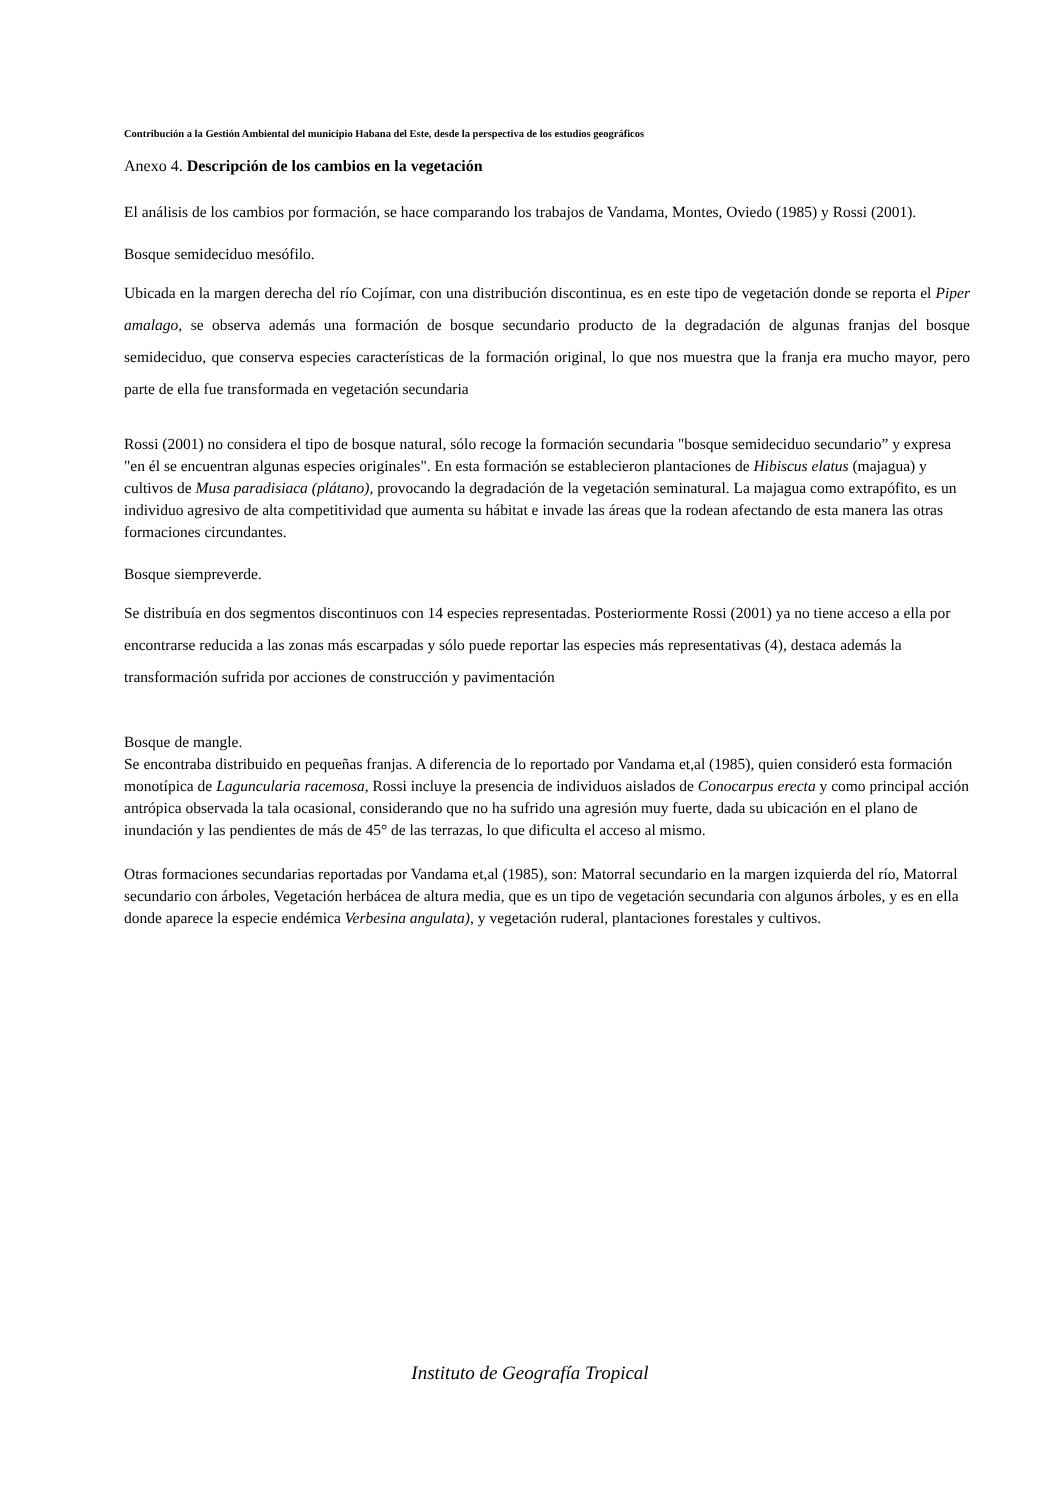Contribución a la Gestión Ambiental del municipio Habana del Este, desde la perspectiva de los estudios geográficos
Anexo 4. Descripción de los cambios en la vegetación
El análisis de los cambios por formación, se hace comparando los trabajos de Vandama, Montes, Oviedo (1985) y Rossi (2001).
Bosque semideciduo mesófilo.
Ubicada en la margen derecha del río Cojímar, con una distribución discontinua, es en este tipo de vegetación donde se reporta el Piper amalago, se observa además una formación de bosque secundario producto de la degradación de algunas franjas del bosque semideciduo, que conserva especies características de la formación original, lo que nos muestra que la franja era mucho mayor, pero parte de ella fue transformada en vegetación secundaria
Rossi (2001) no considera el tipo de bosque natural, sólo recoge la formación secundaria "bosque semideciduo secundario” y expresa "en él se encuentran algunas especies originales". En esta formación se establecieron plantaciones de Hibiscus elatus (majagua) y cultivos de Musa paradisiaca (plátano), provocando la degradación de la vegetación seminatural. La majagua como extrapófito, es un individuo agresivo de alta competitividad que aumenta su hábitat e invade las áreas que la rodean afectando de esta manera las otras formaciones circundantes.
Bosque siempreverde.
Se distribuía en dos segmentos discontinuos con 14 especies representadas. Posteriormente Rossi (2001) ya no tiene acceso a ella por encontrarse reducida a las zonas más escarpadas y sólo puede reportar las especies más representativas (4), destaca además la transformación sufrida por acciones de construcción y pavimentación
Bosque de mangle.
Se encontraba distribuido en pequeñas franjas. A diferencia de lo reportado por Vandama et,al (1985), quien consideró esta formación monotípica de Laguncularia racemosa, Rossi incluye la presencia de individuos aislados de Conocarpus erecta y como principal acción antrópica observada la tala ocasional, considerando que no ha sufrido una agresión muy fuerte, dada su ubicación en el plano de inundación y las pendientes de más de 45° de las terrazas, lo que dificulta el acceso al mismo.
Otras formaciones secundarias reportadas por Vandama et,al (1985), son: Matorral secundario en la margen izquierda del río, Matorral secundario con árboles, Vegetación herbácea de altura media, que es un tipo de vegetación secundaria con algunos árboles, y es en ella donde aparece la especie endémica Verbesina angulata), y vegetación ruderal, plantaciones forestales y cultivos.
Instituto de Geografía Tropical